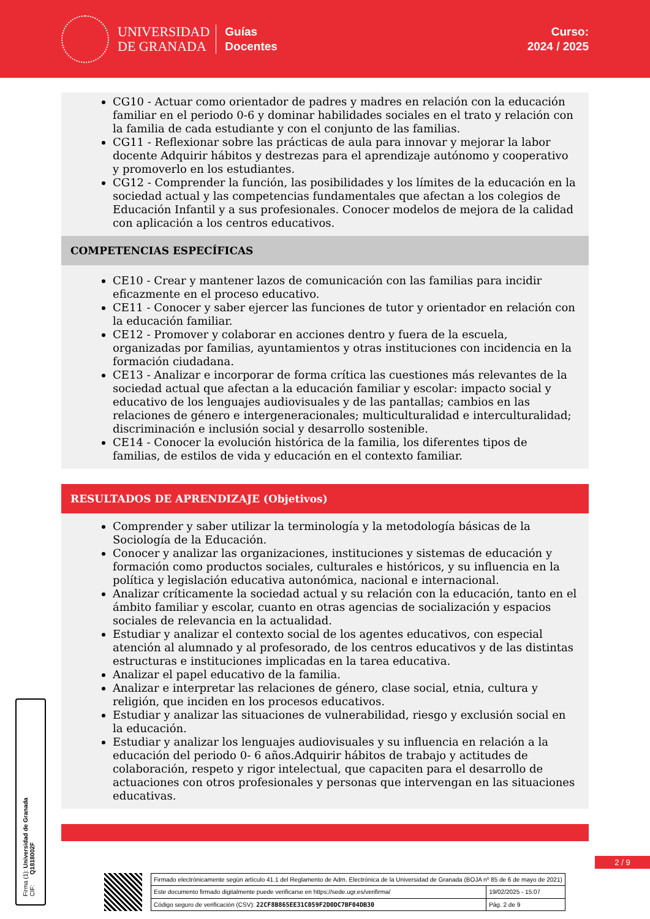UNIVERSIDAD
DE GRANADA
Guías
Docentes
Curso:
2024 / 2025
CG10 - Actuar como orientador de padres y madres en relación con la educación familiar en el periodo 0-6 y dominar habilidades sociales en el trato y relación con la familia de cada estudiante y con el conjunto de las familias.
CG11 - Reflexionar sobre las prácticas de aula para innovar y mejorar la labor docente Adquirir hábitos y destrezas para el aprendizaje autónomo y cooperativo y promoverlo en los estudiantes.
CG12 - Comprender la función, las posibilidades y los límites de la educación en la sociedad actual y las competencias fundamentales que afectan a los colegios de Educación Infantil y a sus profesionales. Conocer modelos de mejora de la calidad con aplicación a los centros educativos.
COMPETENCIAS ESPECÍFICAS
CE10 - Crear y mantener lazos de comunicación con las familias para incidir eficazmente en el proceso educativo.
CE11 - Conocer y saber ejercer las funciones de tutor y orientador en relación con la educación familiar.
CE12 - Promover y colaborar en acciones dentro y fuera de la escuela, organizadas por familias, ayuntamientos y otras instituciones con incidencia en la formación ciudadana.
CE13 - Analizar e incorporar de forma crítica las cuestiones más relevantes de la sociedad actual que afectan a la educación familiar y escolar: impacto social y educativo de los lenguajes audiovisuales y de las pantallas; cambios en las relaciones de género e intergeneracionales; multiculturalidad e interculturalidad; discriminación e inclusión social y desarrollo sostenible.
CE14 - Conocer la evolución histórica de la familia, los diferentes tipos de familias, de estilos de vida y educación en el contexto familiar.
RESULTADOS DE APRENDIZAJE (Objetivos)
Comprender y saber utilizar la terminología y la metodología básicas de la Sociología de la Educación.
Conocer y analizar las organizaciones, instituciones y sistemas de educación y formación como productos sociales, culturales e históricos, y su influencia en la política y legislación educativa autonómica, nacional e internacional.
Analizar críticamente la sociedad actual y su relación con la educación, tanto en el ámbito familiar y escolar, cuanto en otras agencias de socialización y espacios sociales de relevancia en la actualidad.
Estudiar y analizar el contexto social de los agentes educativos, con especial atención al alumnado y al profesorado, de los centros educativos y de las distintas estructuras e instituciones implicadas en la tarea educativa.
Analizar el papel educativo de la familia.
Analizar e interpretar las relaciones de género, clase social, etnia, cultura y religión, que inciden en los procesos educativos.
Estudiar y analizar las situaciones de vulnerabilidad, riesgo y exclusión social en la educación.
Estudiar y analizar los lenguajes audiovisuales y su influencia en relación a la educación del periodo 0- 6 años.Adquirir hábitos de trabajo y actitudes de colaboración, respeto y rigor intelectual, que capaciten para el desarrollo de actuaciones con otros profesionales y personas que intervengan en las situaciones educativas.
Firma (1): Universidad de Granada
CIF: Q1818002F
2 / 9
| Firmado electrónicamente según artículo 41.1 del Reglamento de Adm. Electrónica de la Universidad de Granada (BOJA nº 85 de 6 de mayo de 2021) | |
| Este documento firmado digitalmente puede verificarse en https://sede.ugr.es/verifirma/ | 19/02/2025 - 15:07 |
| Código seguro de verificación (CSV): 22CF8B865EE31C059F2D0DC7BF04DB30 | Pág. 2 de 9 |